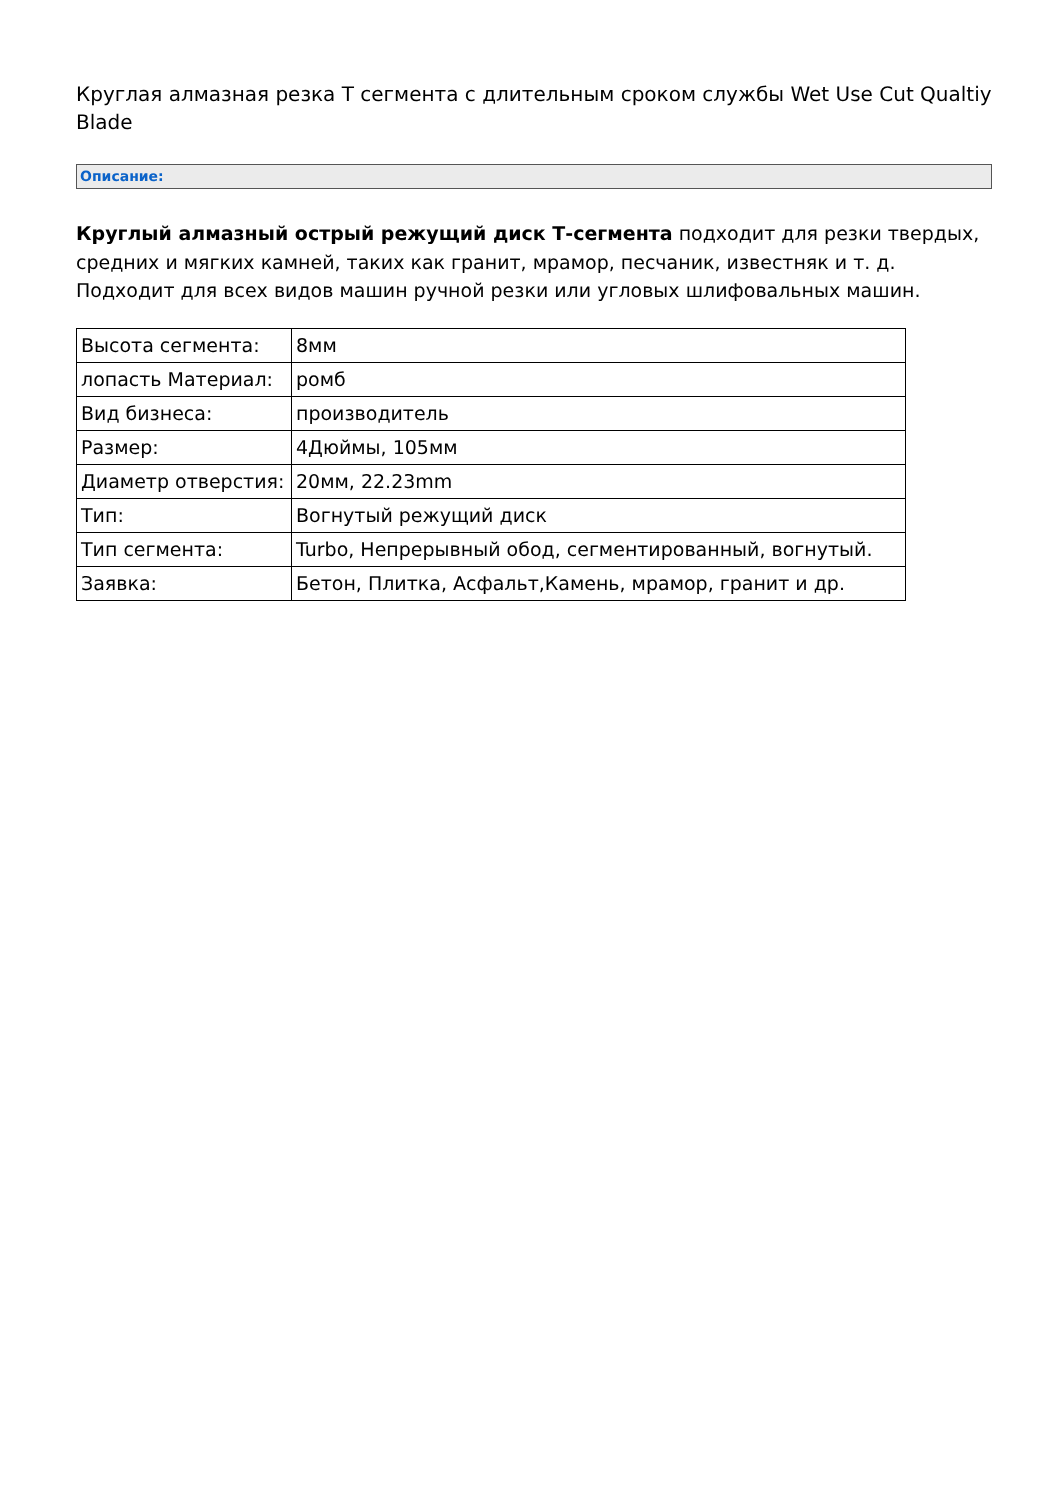Круглая алмазная резка T сегмента с длительным сроком службы Wet Use Cut Qualtiy Blade
Описание:
Круглый алмазный острый режущий диск Т-сегмента подходит для резки твердых, средних и мягких камней, таких как гранит, мрамор, песчаник, известняк и т. д. Подходит для всех видов машин ручной резки или угловых шлифовальных машин.
| Высота сегмента: | 8мм |
| лопасть Материал: | ромб |
| Вид бизнеса: | производитель |
| Размер: | 4Дюймы, 105мм |
| Диаметр отверстия: | 20мм, 22.23mm |
| Тип: | Вогнутый режущий диск |
| Тип сегмента: | Turbo, Непрерывный обод, сегментированный, вогнутый. |
| Заявка: | Бетон, Плитка, Асфальт,Камень, мрамор, гранит и др. |